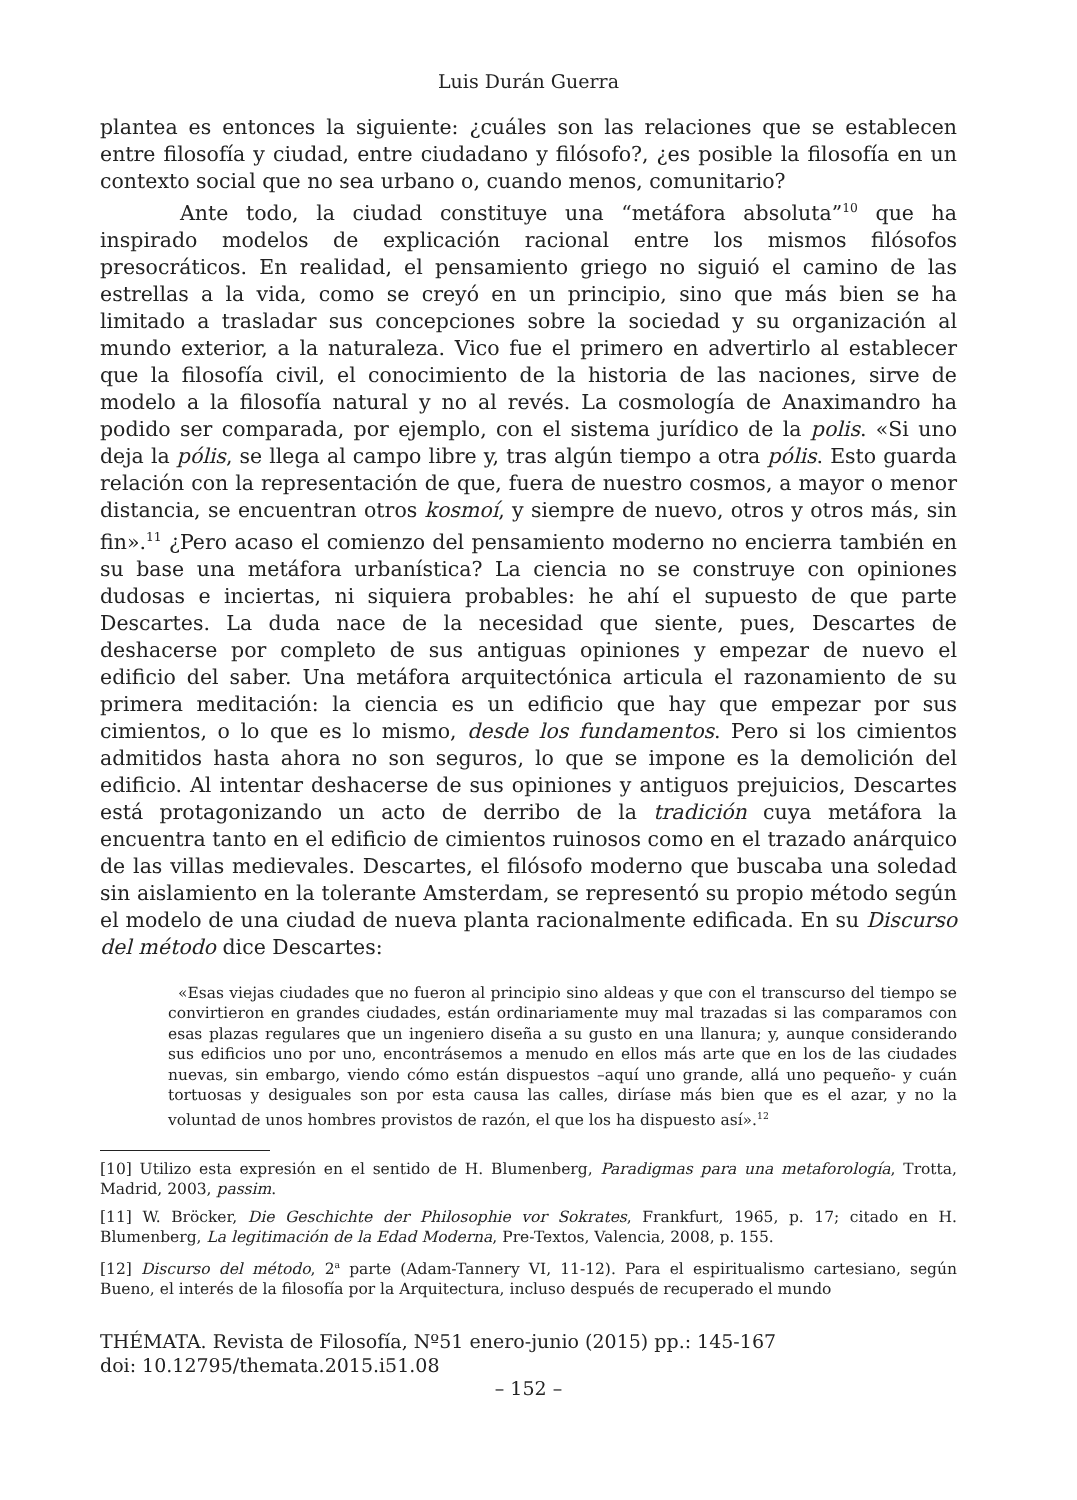Luis Durán Guerra
plantea es entonces la siguiente: ¿cuáles son las relaciones que se establecen entre filosofía y ciudad, entre ciudadano y filósofo?, ¿es posible la filosofía en un contexto social que no sea urbano o, cuando menos, comunitario?
Ante todo, la ciudad constituye una “metáfora absoluta”<sup>10</sup> que ha inspirado modelos de explicación racional entre los mismos filósofos presocráticos. En realidad, el pensamiento griego no siguió el camino de las estrellas a la vida, como se creyó en un principio, sino que más bien se ha limitado a trasladar sus concepciones sobre la sociedad y su organización al mundo exterior, a la naturaleza. Vico fue el primero en advertirlo al establecer que la filosofía civil, el conocimiento de la historia de las naciones, sirve de modelo a la filosofía natural y no al revés. La cosmología de Anaximandro ha podido ser comparada, por ejemplo, con el sistema jurídico de la polis. «Si uno deja la pólis, se llega al campo libre y, tras algún tiempo a otra pólis. Esto guarda relación con la representación de que, fuera de nuestro cosmos, a mayor o menor distancia, se encuentran otros kosmoí, y siempre de nuevo, otros y otros más, sin fin».<sup>11</sup> ¿Pero acaso el comienzo del pensamiento moderno no encierra también en su base una metáfora urbanística? La ciencia no se construye con opiniones dudosas e inciertas, ni siquiera probables: he ahí el supuesto de que parte Descartes. La duda nace de la necesidad que siente, pues, Descartes de deshacerse por completo de sus antiguas opiniones y empezar de nuevo el edificio del saber. Una metáfora arquitectónica articula el razonamiento de su primera meditación: la ciencia es un edificio que hay que empezar por sus cimientos, o lo que es lo mismo, desde los fundamentos. Pero si los cimientos admitidos hasta ahora no son seguros, lo que se impone es la demolición del edificio. Al intentar deshacerse de sus opiniones y antiguos prejuicios, Descartes está protagonizando un acto de derribo de la tradición cuya metáfora la encuentra tanto en el edificio de cimientos ruinosos como en el trazado anárquico de las villas medievales. Descartes, el filósofo moderno que buscaba una soledad sin aislamiento en la tolerante Amsterdam, se representó su propio método según el modelo de una ciudad de nueva planta racionalmente edificada. En su Discurso del método dice Descartes:
«Esas viejas ciudades que no fueron al principio sino aldeas y que con el transcurso del tiempo se convirtieron en grandes ciudades, están ordinariamente muy mal trazadas si las comparamos con esas plazas regulares que un ingeniero diseña a su gusto en una llanura; y, aunque considerando sus edificios uno por uno, encontrásemos a menudo en ellos más arte que en los de las ciudades nuevas, sin embargo, viendo cómo están dispuestos –aquí uno grande, allá uno pequeño- y cuán tortuosas y desiguales son por esta causa las calles, diríase más bien que es el azar, y no la voluntad de unos hombres provistos de razón, el que los ha dispuesto así».<sup>12</sup>
[10] Utilizo esta expresión en el sentido de H. Blumenberg, Paradigmas para una metaforología, Trotta, Madrid, 2003, passim.
[11] W. Bröcker, Die Geschichte der Philosophie vor Sokrates, Frankfurt, 1965, p. 17; citado en H. Blumenberg, La legitimación de la Edad Moderna, Pre-Textos, Valencia, 2008, p. 155.
[12] Discurso del método, 2<sup>a</sup> parte (Adam-Tannery VI, 11-12). Para el espiritualismo cartesiano, según Bueno, el interés de la filosofía por la Arquitectura, incluso después de recuperado el mundo
THÉMATA. Revista de Filosofía, Nº51 enero-junio (2015) pp.: 145-167
doi: 10.12795/themata.2015.i51.08
– 152 –